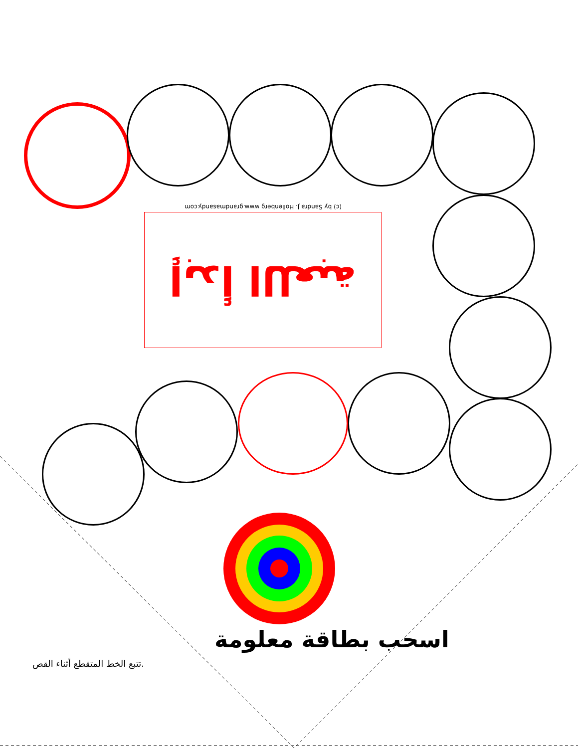(c) by Sandra J. Hollenberg www.grandmasandy.com
إبدأ اللعبة
اسحب بطاقة معلومة
تتبع الخط المتقطع أثناء القص.